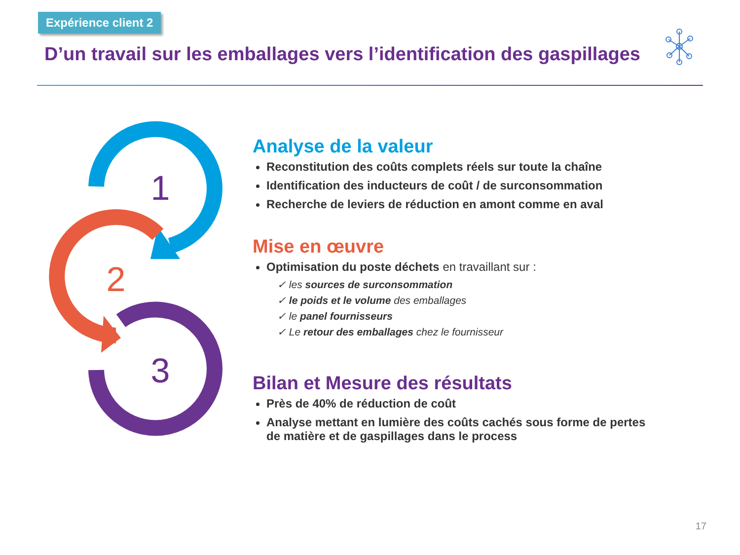Expérience client 2
D’un travail sur les emballages vers l’identification des gaspillages
1
2
3
Analyse de la valeur
Reconstitution des coûts complets réels sur toute la chaîne
Identification des inducteurs de coût / de surconsommation
Recherche de leviers de réduction en amont comme en aval
Mise en œuvre
Optimisation du poste déchets en travaillant sur :
✓ les sources de surconsommation
✓ le poids et le volume des emballages
✓ le panel fournisseurs
✓ Le retour des emballages chez le fournisseur
Bilan et Mesure des résultats
Près de 40% de réduction de coût
Analyse mettant en lumière des coûts cachés sous forme de pertes de matière et de gaspillages dans le process
17